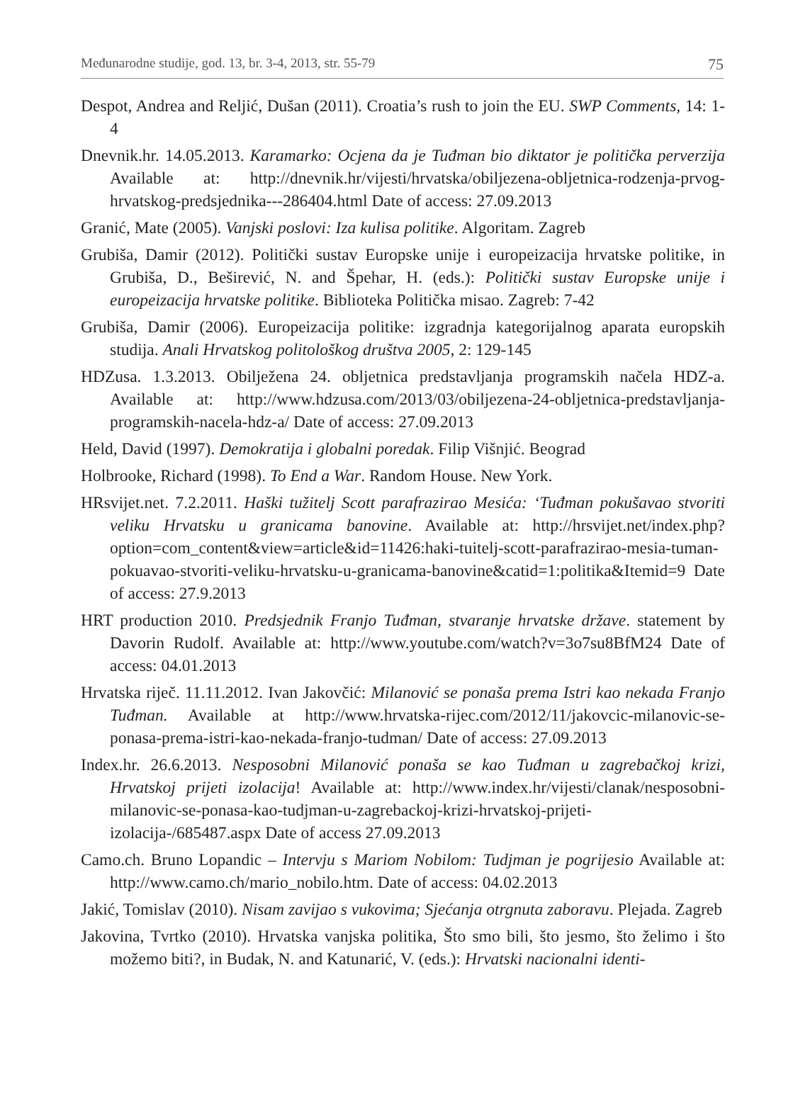Međunarodne studije, god. 13, br. 3-4, 2013, str. 55-79 75
Despot, Andrea and Reljić, Dušan (2011). Croatia’s rush to join the EU. SWP Comments, 14: 1-4
Dnevnik.hr. 14.05.2013. Karamarko: Ocjena da je Tuđman bio diktator je politička perverzija Available at: http://dnevnik.hr/vijesti/hrvatska/obiljezena-obljetnica-rodzenja-prvog-hrvatskog-predsjednika---286404.html Date of access: 27.09.2013
Granić, Mate (2005). Vanjski poslovi: Iza kulisa politike. Algoritam. Zagreb
Grubiša, Damir (2012). Politički sustav Europske unije i europeizacija hrvatske politike, in Grubiša, D., Beširević, N. and Špehar, H. (eds.): Politički sustav Europske unije i europeizacija hrvatske politike. Biblioteka Politička misao. Zagreb: 7-42
Grubiša, Damir (2006). Europeizacija politike: izgradnja kategorijalnog aparata europskih studija. Anali Hrvatskog politološkog društva 2005, 2: 129-145
HDZusa. 1.3.2013. Obilježena 24. obljetnica predstavljanja programskih načela HDZ-a. Available at: http://www.hdzusa.com/2013/03/obiljezena-24-obljetnica-predstavljanja-programskih-nacela-hdz-a/ Date of access: 27.09.2013
Held, David (1997). Demokratija i globalni poredak. Filip Višnjić. Beograd
Holbrooke, Richard (1998). To End a War. Random House. New York.
HRsvijet.net. 7.2.2011. Haški tužitelj Scott parafrazirao Mesića: ‘Tuđman pokušavao stvoriti veliku Hrvatsku u granicama banovine. Available at: http://hrsvijet.net/index.php?option=com_content&view=article&id=11426:haki-tuitelj-scott-parafrazirao-mesia-tuman-pokuavao-stvoriti-veliku-hrvatsku-u-granicama-banovine&catid=1:politika&Itemid=9 Date of access: 27.9.2013
HRT production 2010. Predsjednik Franjo Tuđman, stvaranje hrvatske države. statement by Davorin Rudolf. Available at: http://www.youtube.com/watch?v=3o7su8BfM24 Date of access: 04.01.2013
Hrvatska riječ. 11.11.2012. Ivan Jakovčić: Milanović se ponaša prema Istri kao nekada Franjo Tuđman. Available at http://www.hrvatska-rijec.com/2012/11/jakovcic-milanovic-se-ponasa-prema-istri-kao-nekada-franjo-tudman/ Date of access: 27.09.2013
Index.hr. 26.6.2013. Nesposobni Milanović ponaša se kao Tuđman u zagrebačkoj krizi, Hrvatskoj prijeti izolacija! Available at: http://www.index.hr/vijesti/clanak/nesposobni-milanovic-se-ponasa-kao-tudjman-u-zagrebackoj-krizi-hrvatskoj-prijeti-izolacija-/685487.aspx Date of access 27.09.2013
Camo.ch. Bruno Lopandic – Intervju s Mariom Nobilom: Tudjman je pogrijesio Available at: http://www.camo.ch/mario_nobilo.htm. Date of access: 04.02.2013
Jakić, Tomislav (2010). Nisam zavijao s vukovima; Sjećanja otrgnuta zaboravu. Plejada. Zagreb
Jakovina, Tvrtko (2010). Hrvatska vanjska politika, Što smo bili, što jesmo, što želimo i što možemo biti?, in Budak, N. and Katunarić, V. (eds.): Hrvatski nacionalni identi-